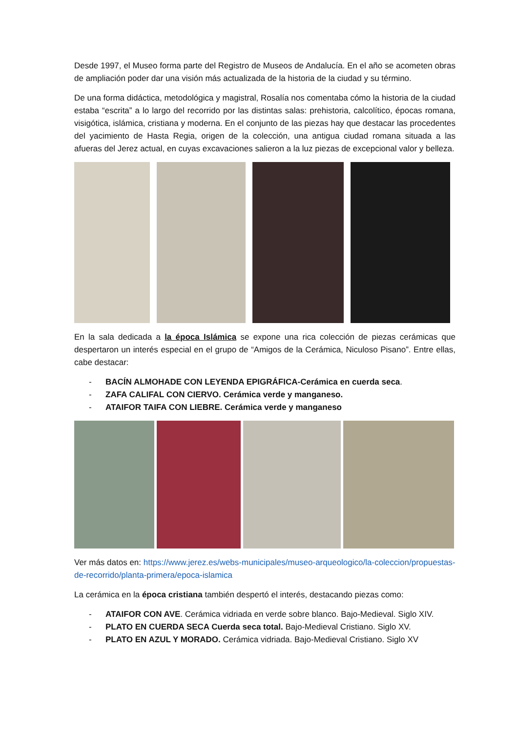Desde 1997, el Museo forma parte del Registro de Museos de Andalucía. En el año se acometen obras de ampliación poder dar una visión más actualizada de la historia de la ciudad y su término.
De una forma didáctica, metodológica y magistral, Rosalía nos comentaba cómo la historia de la ciudad estaba “escrita” a lo largo del recorrido por las distintas salas: prehistoria, calcolítico, épocas romana, visigótica, islámica, cristiana y moderna. En el conjunto de las piezas hay que destacar las procedentes del yacimiento de Hasta Regia, origen de la colección, una antigua ciudad romana situada a las afueras del Jerez actual, en cuyas excavaciones salieron a la luz piezas de excepcional valor y belleza.
En la sala dedicada a la época Islámica se expone una rica colección de piezas cerámicas que despertaron un interés especial en el grupo de “Amigos de la Cerámica, Niculoso Pisano”. Entre ellas, cabe destacar:
- BACÍN ALMOHADE CON LEYENDA EPIGRÁFICA-Cerámica en cuerda seca.
- ZAFA CALIFAL CON CIERVO. Cerámica verde y manganeso.
- ATAIFOR TAIFA CON LIEBRE. Cerámica verde y manganeso
Ver más datos en: https://www.jerez.es/webs-municipales/museo-arqueologico/la-coleccion/propuestas-de-recorrido/planta-primera/epoca-islamica
La cerámica en la época cristiana también despertó el interés, destacando piezas como:
- ATAIFOR CON AVE. Cerámica vidriada en verde sobre blanco. Bajo-Medieval. Siglo XIV.
- PLATO EN CUERDA SECA Cuerda seca total. Bajo-Medieval Cristiano. Siglo XV.
- PLATO EN AZUL Y MORADO. Cerámica vidriada. Bajo-Medieval Cristiano. Siglo XV